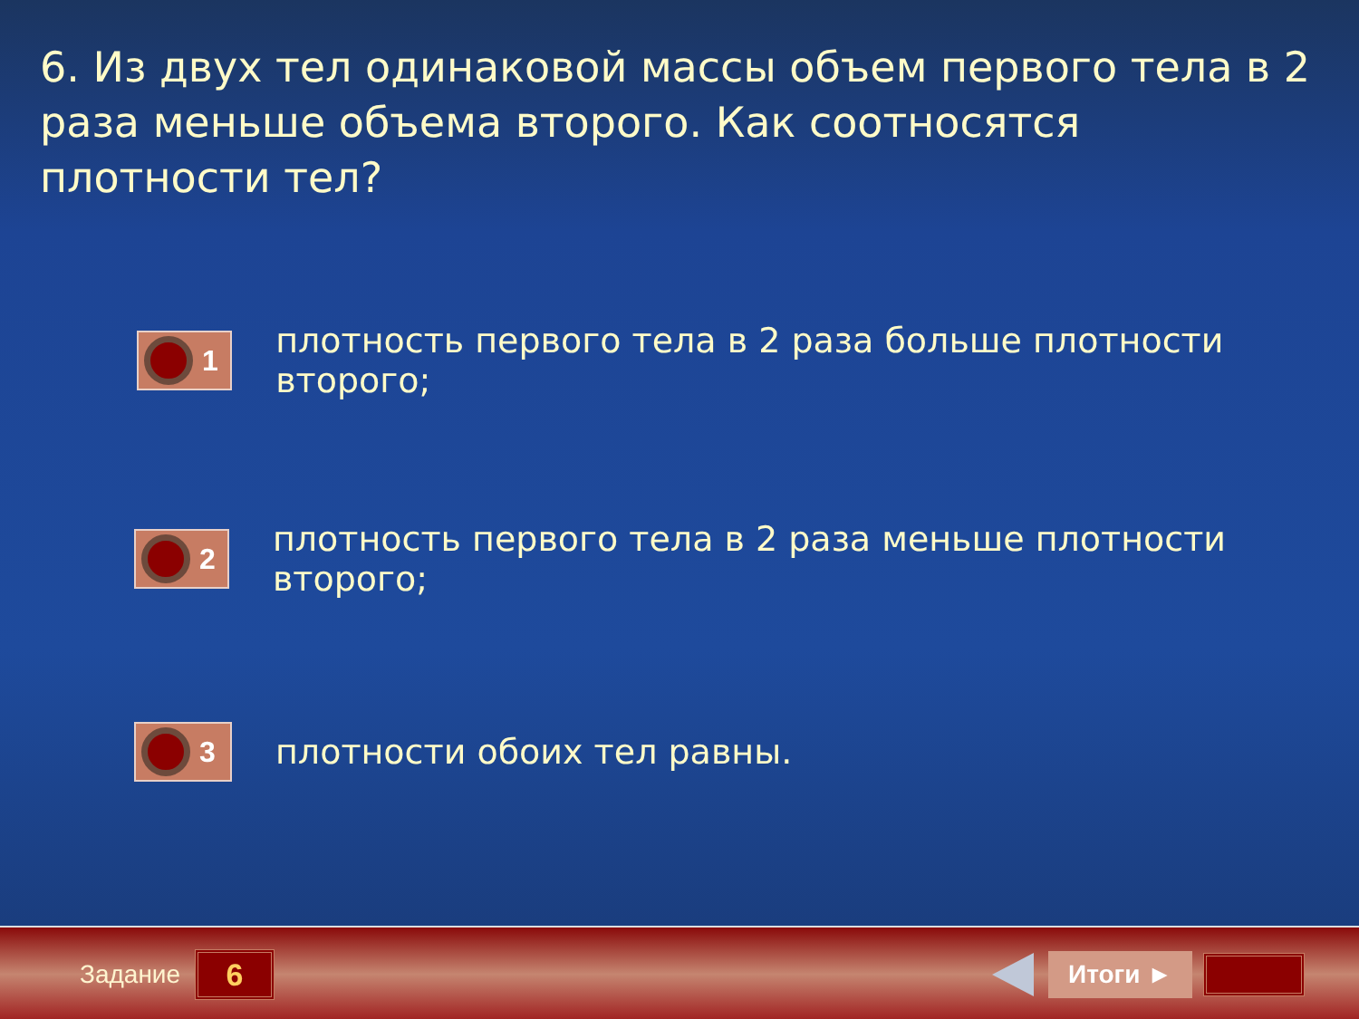6. Из двух тел одинаковой массы объем первого тела в 2 раза меньше объема второго. Как соотносятся плотности тел?
1
плотность первого тела в 2 раза больше плотности второго;
2
плотность первого тела в 2 раза меньше плотности второго;
3
плотности обоих тел равны.
Задание
6
Итоги ►